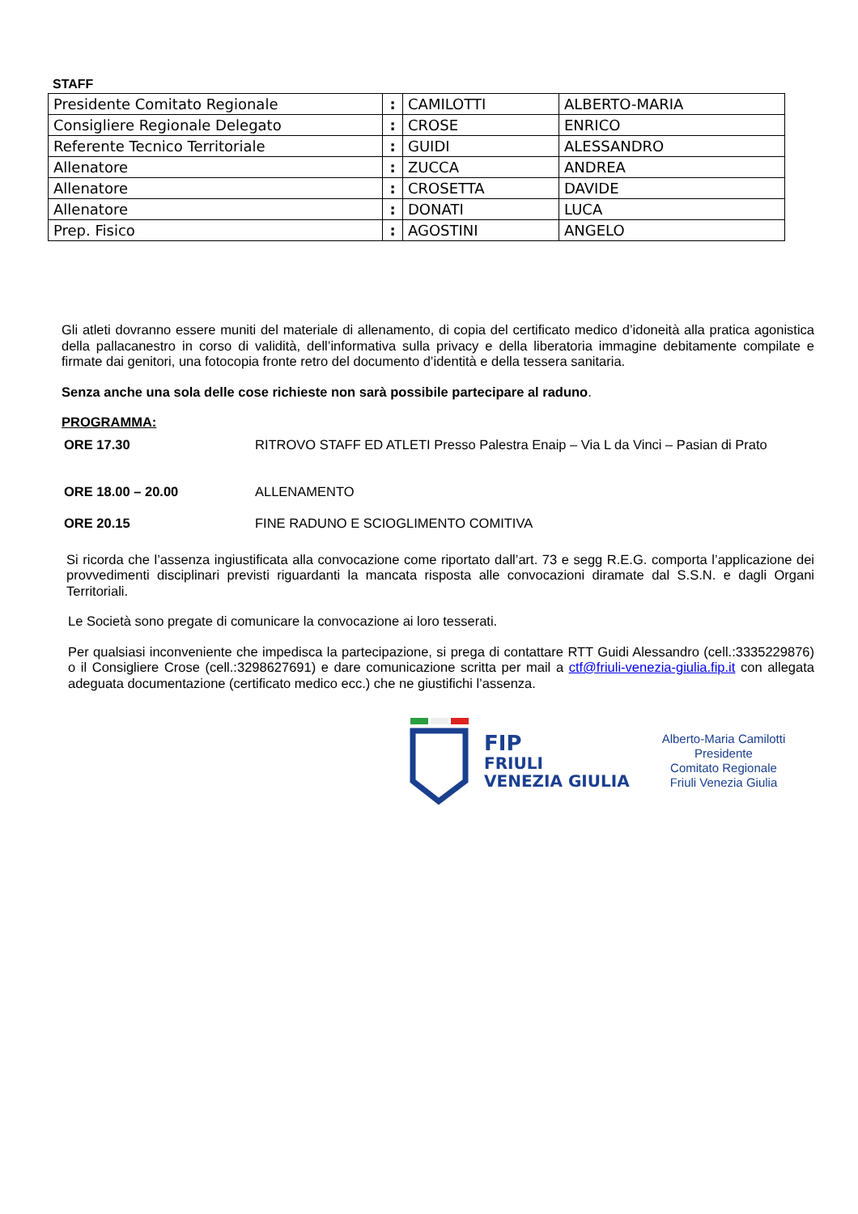STAFF
| Presidente Comitato Regionale | : | CAMILOTTI | ALBERTO-MARIA |
| Consigliere Regionale Delegato | : | CROSE | ENRICO |
| Referente Tecnico Territoriale | : | GUIDI | ALESSANDRO |
| Allenatore | : | ZUCCA | ANDREA |
| Allenatore | : | CROSETTA | DAVIDE |
| Allenatore | : | DONATI | LUCA |
| Prep. Fisico | : | AGOSTINI | ANGELO |
Gli atleti dovranno essere muniti del materiale di allenamento, di copia del certificato medico d’idoneità alla pratica agonistica della pallacanestro in corso di validità, dell’informativa sulla privacy e della liberatoria immagine debitamente compilate e firmate dai genitori, una fotocopia fronte retro del documento d’identità e della tessera sanitaria.
Senza anche una sola delle cose richieste non sarà possibile partecipare al raduno.
PROGRAMMA:
| ORE 17.30 | RITROVO STAFF ED ATLETI Presso Palestra Enaip – Via L da Vinci – Pasian di Prato |
| ORE 18.00 – 20.00 | ALLENAMENTO |
| ORE 20.15 | FINE RADUNO E SCIOGLIMENTO COMITIVA |
Si ricorda che l’assenza ingiustificata alla convocazione come riportato dall’art. 73 e segg R.E.G. comporta l’applicazione dei provvedimenti disciplinari previsti riguardanti la mancata risposta alle convocazioni diramate dal S.S.N. e dagli Organi Territoriali.
Le Società sono pregate di comunicare la convocazione ai loro tesserati.
Per qualsiasi inconveniente che impedisca la partecipazione, si prega di contattare RTT Guidi Alessandro (cell.:3335229876) o il Consigliere Crose (cell.:3298627691) e dare comunicazione scritta per mail a ctf@friuli-venezia-giulia.fip.it con allegata adeguata documentazione (certificato medico ecc.) che ne giustifichi l’assenza.
FIP
FRIULI
VENEZIA GIULIA
Alberto-Maria Camilotti
Presidente
Comitato Regionale
Friuli Venezia Giulia